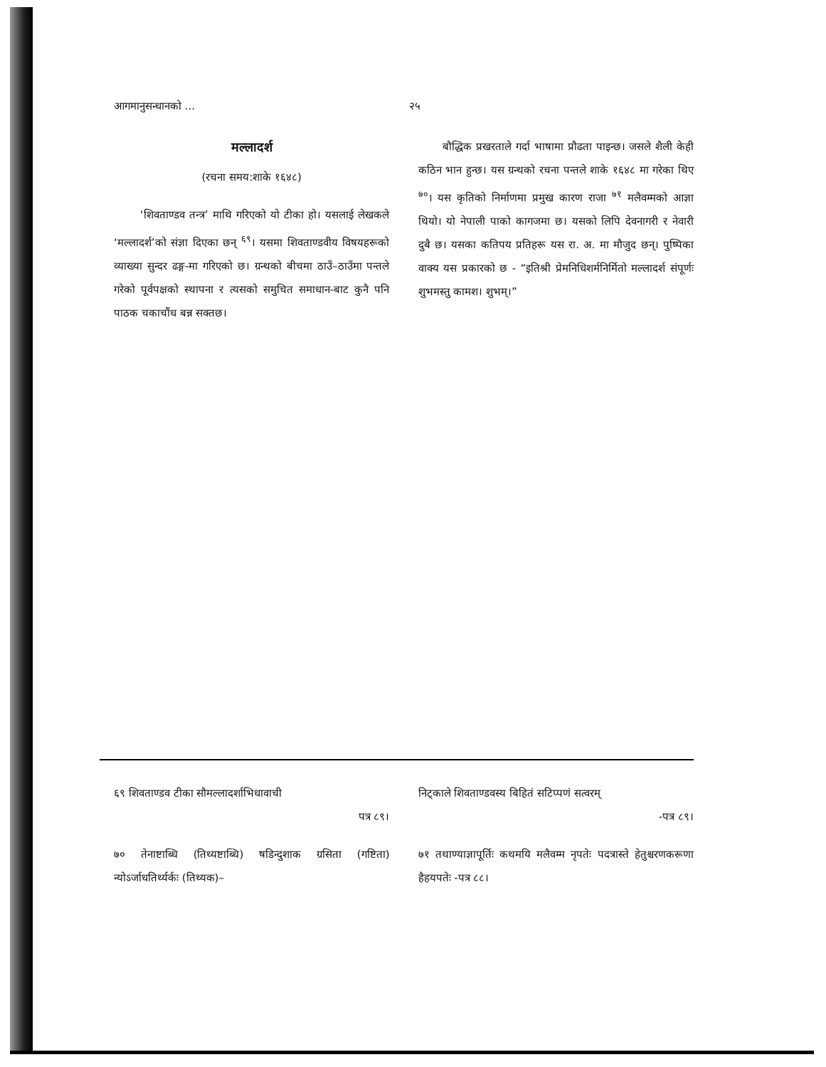आगमानुसन्धानको ... २५
मल्लादर्श
(रचना समय:शाके १६४८)
‘शिवताण्डव तन्त्र’ माथि गरिएको यो टीका हो। यसलाई लेखकले ‘मल्लादर्श’को संज्ञा दिएका छन् <sup>६९</sup>। यसमा शिवताण्डवीय विषयहरूको व्याख्या सुन्दर ढङ्ग-मा गरिएको छ। ग्रन्थको बीचमा ठाउँ–ठाउँमा पन्तले गरेको पूर्वपक्षको स्थापना र त्यसको समुचित समाधान-बाट कुनै पनि पाठक चकाचौंध बन्न सक्तछ।
बौद्धिक प्रखरताले गर्दा भाषामा प्रौढता पाइन्छ। जसले शैली केही कठिन भान हुन्छ। यस ग्रन्थको रचना पन्तले शाके १६४८ मा गरेका थिए <sup>७०</sup>। यस कृतिको निर्माणमा प्रमुख कारण राजा <sup>७१</sup> मलैवम्मको आज्ञा थियो। यो नेपाली पाको कागजमा छ। यसको लिपि देवनागरी र नेवारी दुबै छ। यसका कतिपय प्रतिहरू यस रा. अ. मा मौजुद छन्। पुष्पिका वाक्य यस प्रकारको छ - “इतिश्री प्रेमनिधिशर्मनिर्मितो मल्लादर्श संपूर्णः शुभमस्तु कामश। शुभम्।”
६९ शिवताण्डव टीका सौमल्लादर्शाभिधावाची
पत्र ८९।
७० तेनाष्टाब्धि (तिथ्यष्टाब्धि) षडिन्दुशाक ग्रसिता (गष्टिता) न्योऽर्जाधतिर्थ्यर्कः (तिथ्यक)–
निट्काले शिवताण्डवस्य बिहितं सटिप्पणं सत्वरम्
-पत्र ८९।
७१ तथाण्याज्ञापूर्तिः कथमयि मलैवम्म नृपतेः पदत्रास्ते हेतुश्चरणकरूणा हैहयपतेः -पत्र ८८।